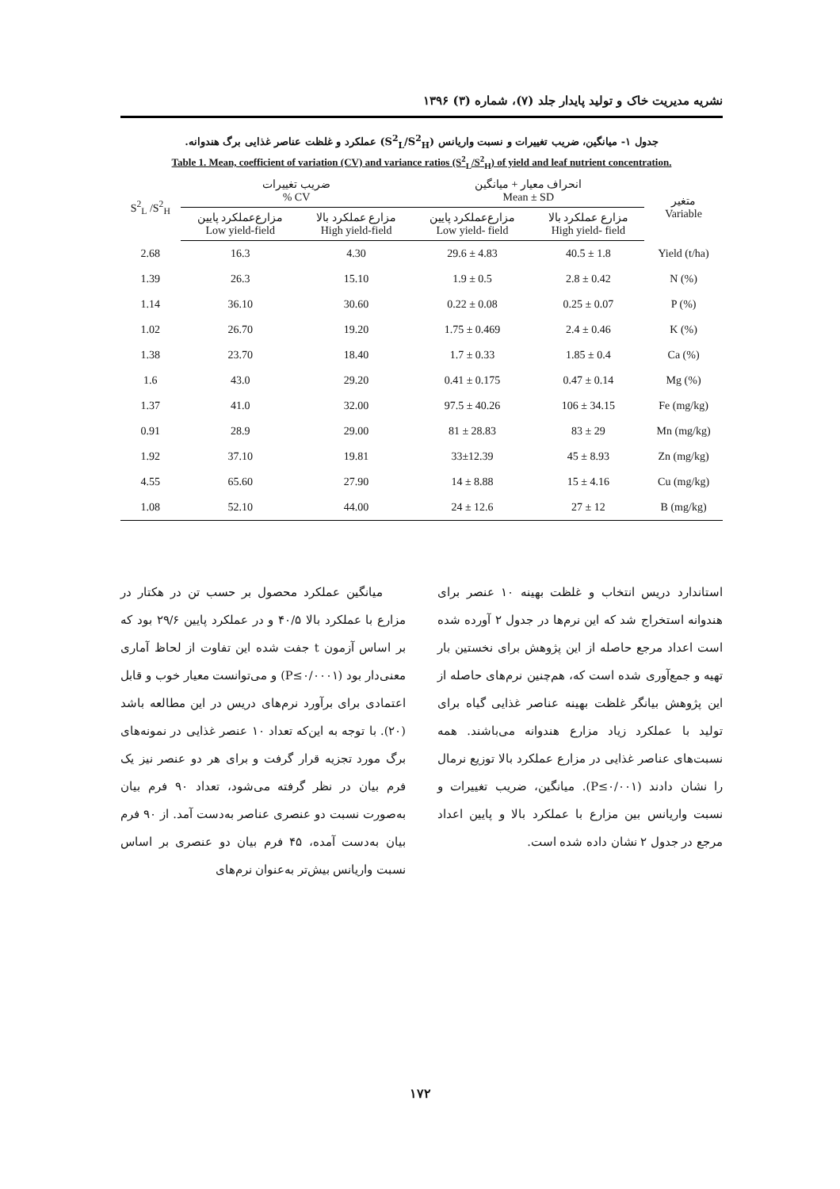نشریه مدیریت خاک و تولید پایدار جلد (۷)، شماره (۳) ۱۳۹۶
جدول ۱- میانگین، ضریب تغییرات و نسبت واریانس (S<sup>2</sup><sub>L</sub>/S<sup>2</sup><sub>H</sub>) عملکرد و غلظت عناصر غذایی برگ هندوانه.
Table 1. Mean, coefficient of variation (CV) and variance ratios (S<sup>2</sup><sub>L</sub>/S<sup>2</sup><sub>H</sub>) of yield and leaf nutrient concentration.
| S<sup>2</sup><sub>L</sub> /S<sup>2</sup><sub>H</sub> | ضریب تغییرات % CV | | انحراف معیار + میانگین Mean ± SD | | متغیر Variable |
| --- | --- | --- | --- | --- | --- |
| | مزارع‌عملکرد پایین Low yield-field | مزارع عملکرد بالا High yield-field | مزارع‌عملکرد پایین Low yield- field | مزارع عملکرد بالا High yield- field | |
| 2.68 | 16.3 | 4.30 | 29.6 ± 4.83 | 40.5 ± 1.8 | Yield (t/ha) |
| 1.39 | 26.3 | 15.10 | 1.9 ± 0.5 | 2.8 ± 0.42 | N (%) |
| 1.14 | 36.10 | 30.60 | 0.22 ± 0.08 | 0.25 ± 0.07 | P (%) |
| 1.02 | 26.70 | 19.20 | 1.75 ± 0.469 | 2.4 ± 0.46 | K (%) |
| 1.38 | 23.70 | 18.40 | 1.7 ± 0.33 | 1.85 ± 0.4 | Ca (%) |
| 1.6 | 43.0 | 29.20 | 0.41 ± 0.175 | 0.47 ± 0.14 | Mg (%) |
| 1.37 | 41.0 | 32.00 | 97.5 ± 40.26 | 106 ± 34.15 | Fe (mg/kg) |
| 0.91 | 28.9 | 29.00 | 81 ± 28.83 | 83 ± 29 | Mn (mg/kg) |
| 1.92 | 37.10 | 19.81 | 33±12.39 | 45 ± 8.93 | Zn (mg/kg) |
| 4.55 | 65.60 | 27.90 | 14 ± 8.88 | 15 ± 4.16 | Cu (mg/kg) |
| 1.08 | 52.10 | 44.00 | 24 ± 12.6 | 27 ± 12 | B (mg/kg) |
میانگین عملکرد محصول بر حسب تن در هکتار در مزارع با عملکرد بالا ۴۰/۵ و در عملکرد پایین ۲۹/۶ بود که بر اساس آزمون t جفت شده این تفاوت از لحاظ آماری معنی‌دار بود (P≤۰/۰۰۰۱) و می‌توانست معیار خوب و قابل اعتمادی برای برآورد نرم‌های دریس در این مطالعه باشد (۲۰). با توجه به این‌که تعداد ۱۰ عنصر غذایی در نمونه‌های برگ مورد تجزیه قرار گرفت و برای هر دو عنصر نیز یک فرم بیان در نظر گرفته می‌شود، تعداد ۹۰ فرم بیان به‌صورت نسبت دو عنصری عناصر به‌دست آمد. از ۹۰ فرم بیان به‌دست آمده، ۴۵ فرم بیان دو عنصری بر اساس نسبت واریانس بیش‌تر به‌عنوان نرم‌های
استاندارد دریس انتخاب و غلظت بهینه ۱۰ عنصر برای هندوانه استخراج شد که این نرم‌ها در جدول ۲ آورده شده است اعداد مرجع حاصله از این پژوهش برای نخستین بار تهیه و جمع‌آوری شده است که، هم‌چنین نرم‌های حاصله از این پژوهش بیانگر غلظت بهینه عناصر غذایی گیاه برای تولید با عملکرد زیاد مزارع هندوانه می‌باشند. همه نسبت‌های عناصر غذایی در مزارع عملکرد بالا توزیع نرمال را نشان دادند (P≤۰/۰۰۱). میانگین، ضریب تغییرات و نسبت واریانس بین مزارع با عملکرد بالا و پایین اعداد مرجع در جدول ۲ نشان داده شده است.
۱۷۲